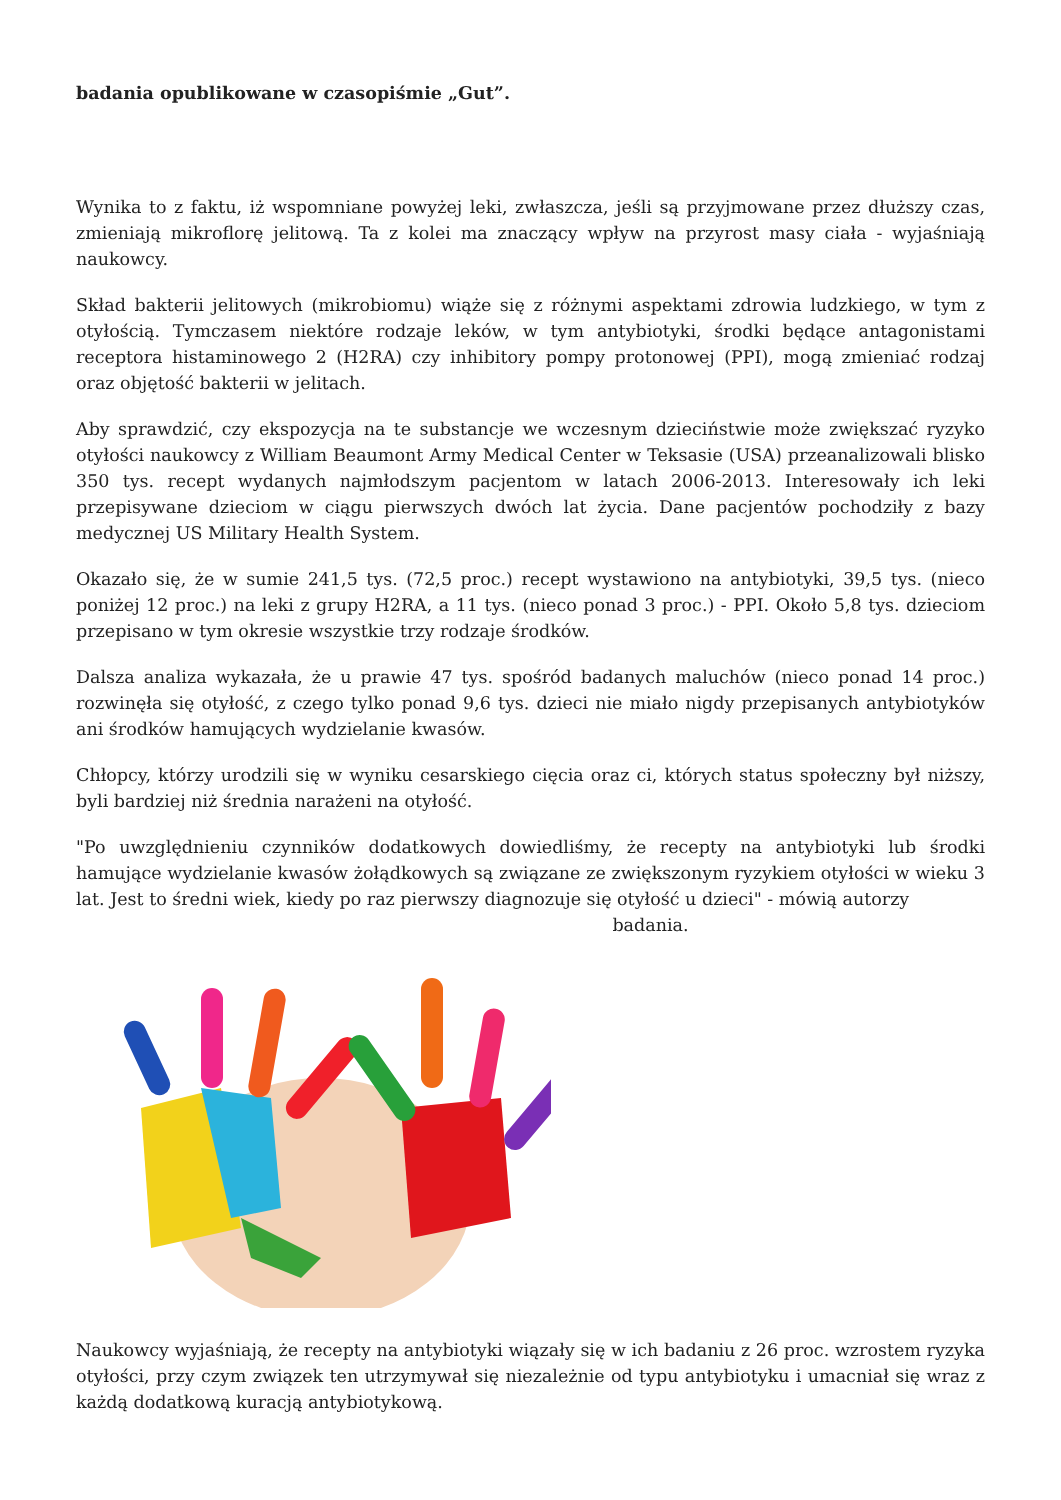badania opublikowane w czasopiśmie „Gut”.
Wynika to z faktu, iż wspomniane powyżej leki, zwłaszcza, jeśli są przyjmowane przez dłuższy czas, zmieniają mikroflorę jelitową. Ta z kolei ma znaczący wpływ na przyrost masy ciała - wyjaśniają naukowcy.
Skład bakterii jelitowych (mikrobiomu) wiąże się z różnymi aspektami zdrowia ludzkiego, w tym z otyłością. Tymczasem niektóre rodzaje leków, w tym antybiotyki, środki będące antagonistami receptora histaminowego 2 (H2RA) czy inhibitory pompy protonowej (PPI), mogą zmieniać rodzaj oraz objętość bakterii w jelitach.
Aby sprawdzić, czy ekspozycja na te substancje we wczesnym dzieciństwie może zwiększać ryzyko otyłości naukowcy z William Beaumont Army Medical Center w Teksasie (USA) przeanalizowali blisko 350 tys. recept wydanych najmłodszym pacjentom w latach 2006-2013. Interesowały ich leki przepisywane dzieciom w ciągu pierwszych dwóch lat życia. Dane pacjentów pochodziły z bazy medycznej US Military Health System.
Okazało się, że w sumie 241,5 tys. (72,5 proc.) recept wystawiono na antybiotyki, 39,5 tys. (nieco poniżej 12 proc.) na leki z grupy H2RA, a 11 tys. (nieco ponad 3 proc.) - PPI. Około 5,8 tys. dzieciom przepisano w tym okresie wszystkie trzy rodzaje środków.
Dalsza analiza wykazała, że u prawie 47 tys. spośród badanych maluchów (nieco ponad 14 proc.) rozwinęła się otyłość, z czego tylko ponad 9,6 tys. dzieci nie miało nigdy przepisanych antybiotyków ani środków hamujących wydzielanie kwasów.
Chłopcy, którzy urodzili się w wyniku cesarskiego cięcia oraz ci, których status społeczny był niższy, byli bardziej niż średnia narażeni na otyłość.
"Po uwzględnieniu czynników dodatkowych dowiedliśmy, że recepty na antybiotyki lub środki hamujące wydzielanie kwasów żołądkowych są związane ze zwiększonym ryzykiem otyłości w wieku 3 lat. Jest to średni wiek, kiedy po raz pierwszy diagnozuje się otyłość u dzieci" - mówią autorzy
badania.
Naukowcy wyjaśniają, że recepty na antybiotyki wiązały się w ich badaniu z 26 proc. wzrostem ryzyka otyłości, przy czym związek ten utrzymywał się niezależnie od typu antybiotyku i umacniał się wraz z każdą dodatkową kuracją antybiotykową.